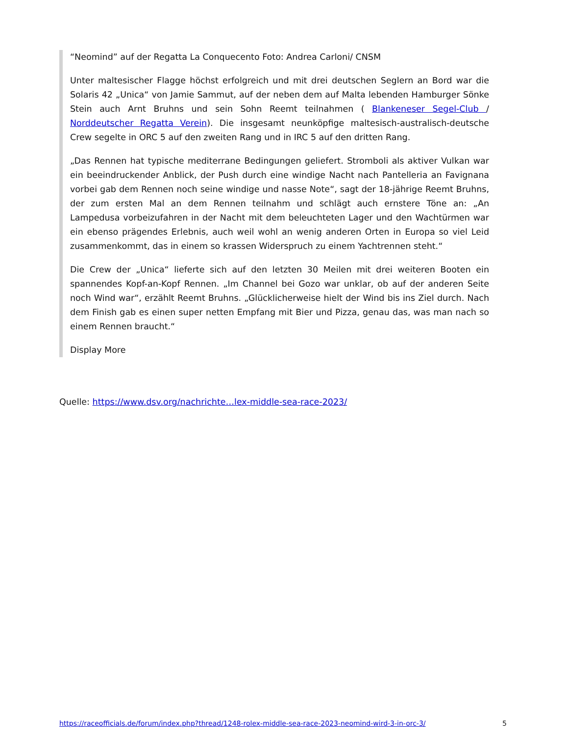“Neomind” auf der Regatta La Conquecento Foto: Andrea Carloni/ CNSM
Unter maltesischer Flagge höchst erfolgreich und mit drei deutschen Seglern an Bord war die Solaris 42 „Unica“ von Jamie Sammut, auf der neben dem auf Malta lebenden Hamburger Sönke Stein auch Arnt Bruhns und sein Sohn Reemt teilnahmen ( Blankeneser Segel-Club / Norddeutscher Regatta Verein). Die insgesamt neunköpfige maltesisch-australisch-deutsche Crew segelte in ORC 5 auf den zweiten Rang und in IRC 5 auf den dritten Rang.
„Das Rennen hat typische mediterrane Bedingungen geliefert. Stromboli als aktiver Vulkan war ein beeindruckender Anblick, der Push durch eine windige Nacht nach Pantelleria an Favignana vorbei gab dem Rennen noch seine windige und nasse Note“, sagt der 18-jährige Reemt Bruhns, der zum ersten Mal an dem Rennen teilnahm und schlägt auch ernstere Töne an: „An Lampedusa vorbeizufahren in der Nacht mit dem beleuchteten Lager und den Wachtürmen war ein ebenso prägendes Erlebnis, auch weil wohl an wenig anderen Orten in Europa so viel Leid zusammenkommt, das in einem so krassen Widerspruch zu einem Yachtrennen steht.“
Die Crew der „Unica“ lieferte sich auf den letzten 30 Meilen mit drei weiteren Booten ein spannendes Kopf-an-Kopf Rennen. „Im Channel bei Gozo war unklar, ob auf der anderen Seite noch Wind war“, erzählt Reemt Bruhns. „Glücklicherweise hielt der Wind bis ins Ziel durch. Nach dem Finish gab es einen super netten Empfang mit Bier und Pizza, genau das, was man nach so einem Rennen braucht.“
Display More
Quelle: https://www.dsv.org/nachrichte…lex-middle-sea-race-2023/
https://raceofficials.de/forum/index.php?thread/1248-rolex-middle-sea-race-2023-neomind-wird-3-in-orc-3/ 5